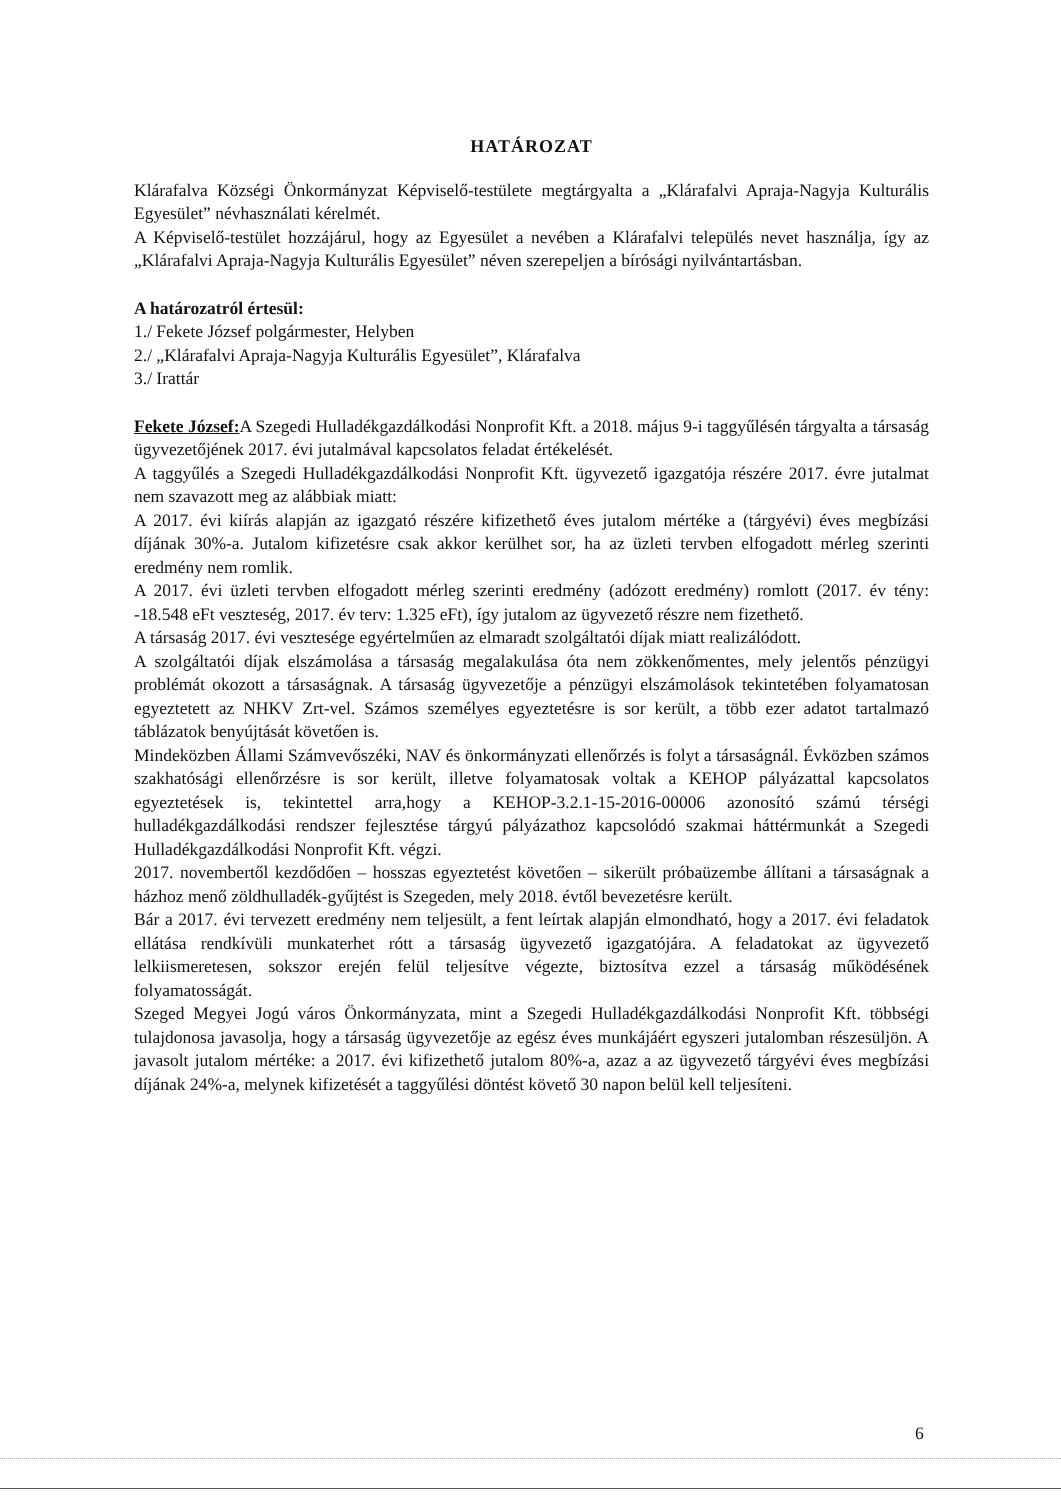HATÁROZAT
Klárafalva Községi Önkormányzat Képviselő-testülete megtárgyalta a „Klárafalvi Apraja-Nagyja Kulturális Egyesület” névhasználati kérelmét.
A Képviselő-testület hozzájárul, hogy az Egyesület a nevében a Klárafalvi település nevet használja, így az „Klárafalvi Apraja-Nagyja Kulturális Egyesület” néven szerepeljen a bírósági nyilvántartásban.
A határozatról értesül:
1./ Fekete József polgármester, Helyben
2./ „Klárafalvi Apraja-Nagyja Kulturális Egyesület”, Klárafalva
3./ Irattár
Fekete József: A Szegedi Hulladékgazdálkodási Nonprofit Kft. a 2018. május 9-i taggyűlésén tárgyalta a társaság ügyvezetőjének 2017. évi jutalmával kapcsolatos feladat értékelését.
A taggyűlés a Szegedi Hulladékgazdálkodási Nonprofit Kft. ügyvezető igazgatója részére 2017. évre jutalmat nem szavazott meg az alábbiak miatt:
A 2017. évi kiírás alapján az igazgató részére kifizethető éves jutalom mértéke a (tárgyévi) éves megbízási díjának 30%-a. Jutalom kifizetésre csak akkor kerülhet sor, ha az üzleti tervben elfogadott mérleg szerinti eredmény nem romlik.
A 2017. évi üzleti tervben elfogadott mérleg szerinti eredmény (adózott eredmény) romlott (2017. év tény: -18.548 eFt veszteség, 2017. év terv: 1.325 eFt), így jutalom az ügyvezető részre nem fizethető.
A társaság 2017. évi vesztesége egyértelműen az elmaradt szolgáltatói díjak miatt realizálódott.
A szolgáltatói díjak elszámolása a társaság megalakulása óta nem zökkenőmentes, mely jelentős pénzügyi problémát okozott a társaságnak. A társaság ügyvezetője a pénzügyi elszámolások tekintetében folyamatosan egyeztetett az NHKV Zrt-vel. Számos személyes egyeztetésre is sor került, a több ezer adatot tartalmazó táblázatok benyújtását követően is.
Mindeközben Állami Számvevőszéki, NAV és önkormányzati ellenőrzés is folyt a társaságnál. Évközben számos szakhatósági ellenőrzésre is sor került, illetve folyamatosak voltak a KEHOP pályázattal kapcsolatos egyeztetések is, tekintettel arra,hogy a KEHOP-3.2.1-15-2016-00006 azonosító számú térségi hulladékgazdálkodási rendszer fejlesztése tárgyú pályázathoz kapcsolódó szakmai háttérmunkát a Szegedi Hulladékgazdálkodási Nonprofit Kft. végzi.
2017. novembertől kezdődően – hosszas egyeztetést követően – sikerült próbaüzembe állítani a társaságnak a házhoz menő zöldhulladék-gyűjtést is Szegeden, mely 2018. évtől bevezetésre került.
Bár a 2017. évi tervezett eredmény nem teljesült, a fent leírtak alapján elmondható, hogy a 2017. évi feladatok ellátása rendkívüli munkaterhet rótt a társaság ügyvezető igazgatójára. A feladatokat az ügyvezető lelkiismeretesen, sokszor erején felül teljesítve végezte, biztosítva ezzel a társaság működésének folyamatosságát.
Szeged Megyei Jogú város Önkormányzata, mint a Szegedi Hulladékgazdálkodási Nonprofit Kft. többségi tulajdonosa javasolja, hogy a társaság ügyvezetője az egész éves munkájáért egyszeri jutalomban részesüljön. A javasolt jutalom mértéke: a 2017. évi kifizethető jutalom 80%-a, azaz a az ügyvezető tárgyévi éves megbízási díjának 24%-a, melynek kifizetését a taggyűlési döntést követő 30 napon belül kell teljesíteni.
6